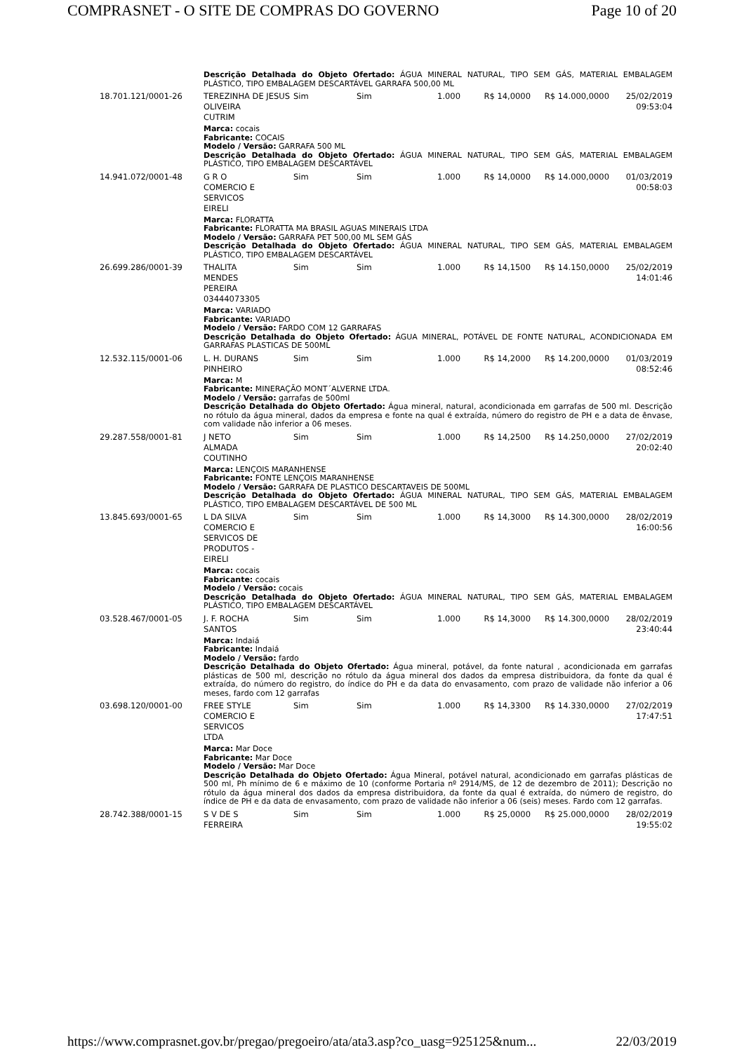COMPRASNET - O SITE DE COMPRAS DO GOVERNO Page 10 of 20
| | Descrição Detalhada do Objeto Ofertado: ÁGUA MINERAL NATURAL, TIPO SEM GÁS, MATERIAL EMBALAGEM PLÁSTICO, TIPO EMBALAGEM DESCARTÁVEL GARRAFA 500,00 ML | | | | | | |
| 18.701.121/0001-26 | TEREZINHA DE JESUS OLIVEIRA CUTRIM | Sim | Sim | 1.000 | R$ 14,0000 | R$ 14.000,0000 | 25/02/2019 09:53:04 |
| | Marca: cocais Fabricante: COCAIS Modelo / Versão: GARRAFA 500 ML Descrição Detalhada do Objeto Ofertado: ÁGUA MINERAL NATURAL, TIPO SEM GÁS, MATERIAL EMBALAGEM PLÁSTICO, TIPO EMBALAGEM DESCARTÁVEL | | | | | | |
| 14.941.072/0001-48 | G R O COMERCIO E SERVICOS EIRELI | Sim | Sim | 1.000 | R$ 14,0000 | R$ 14.000,0000 | 01/03/2019 00:58:03 |
| | Marca: FLORATTA Fabricante: FLORATTA MA BRASIL AGUAS MINERAIS LTDA Modelo / Versão: GARRAFA PET 500,00 ML SEM GÁS Descrição Detalhada do Objeto Ofertado: ÁGUA MINERAL NATURAL, TIPO SEM GÁS, MATERIAL EMBALAGEM PLÁSTICO, TIPO EMBALAGEM DESCARTÁVEL | | | | | | |
| 26.699.286/0001-39 | THALITA MENDES PEREIRA 03444073305 | Sim | Sim | 1.000 | R$ 14,1500 | R$ 14.150,0000 | 25/02/2019 14:01:46 |
| | Marca: VARIADO Fabricante: VARIADO Modelo / Versão: FARDO COM 12 GARRAFAS Descrição Detalhada do Objeto Ofertado: ÁGUA MINERAL, POTÁVEL DE FONTE NATURAL, ACONDICIONADA EM GARRAFAS PLASTICAS DE 500ML | | | | | | |
| 12.532.115/0001-06 | L. H. DURANS PINHEIRO | Sim | Sim | 1.000 | R$ 14,2000 | R$ 14.200,0000 | 01/03/2019 08:52:46 |
| | Marca: M Fabricante: MINERAÇÃO MONT´ALVERNE LTDA. Modelo / Versão: garrafas de 500ml Descrição Detalhada do Objeto Ofertado: Água mineral, natural, acondicionada em garrafas de 500 ml. Descrição no rótulo da água mineral, dados da empresa e fonte na qual é extraída, número do registro de PH e a data de ênvase, com validade não inferior a 06 meses. | | | | | | |
| 29.287.558/0001-81 | J NETO ALMADA COUTINHO | Sim | Sim | 1.000 | R$ 14,2500 | R$ 14.250,0000 | 27/02/2019 20:02:40 |
| | Marca: LENÇOIS MARANHENSE Fabricante: FONTE LENÇOIS MARANHENSE Modelo / Versão: GARRAFA DE PLASTICO DESCARTAVEIS DE 500ML Descrição Detalhada do Objeto Ofertado: ÁGUA MINERAL NATURAL, TIPO SEM GÁS, MATERIAL EMBALAGEM PLÁSTICO, TIPO EMBALAGEM DESCARTÁVEL DE 500 ML | | | | | | |
| 13.845.693/0001-65 | L DA SILVA COMERCIO E SERVICOS DE PRODUTOS - EIRELI | Sim | Sim | 1.000 | R$ 14,3000 | R$ 14.300,0000 | 28/02/2019 16:00:56 |
| | Marca: cocais Fabricante: cocais Modelo / Versão: cocais Descrição Detalhada do Objeto Ofertado: ÁGUA MINERAL NATURAL, TIPO SEM GÁS, MATERIAL EMBALAGEM PLÁSTICO, TIPO EMBALAGEM DESCARTÁVEL | | | | | | |
| 03.528.467/0001-05 | J. F. ROCHA SANTOS | Sim | Sim | 1.000 | R$ 14,3000 | R$ 14.300,0000 | 28/02/2019 23:40:44 |
| | Marca: Indaiá Fabricante: Indaiá Modelo / Versão: fardo Descrição Detalhada do Objeto Ofertado: Água mineral, potável, da fonte natural , acondicionada em garrafas plásticas de 500 ml, descrição no rótulo da água mineral dos dados da empresa distribuidora, da fonte da qual é extraída, do número do registro, do índice do PH e da data do envasamento, com prazo de validade não inferior a 06 meses, fardo com 12 garrafas | | | | | | |
| 03.698.120/0001-00 | FREE STYLE COMERCIO E SERVICOS LTDA | Sim | Sim | 1.000 | R$ 14,3300 | R$ 14.330,0000 | 27/02/2019 17:47:51 |
| | Marca: Mar Doce Fabricante: Mar Doce Modelo / Versão: Mar Doce Descrição Detalhada do Objeto Ofertado: Água Mineral, potável natural, acondicionado em garrafas plásticas de 500 ml, Ph mínimo de 6 e máximo de 10 (conforme Portaria nº 2914/MS, de 12 de dezembro de 2011); Descrição no rótulo da água mineral dos dados da empresa distribuidora, da fonte da qual é extraída, do número de registro, do índice de PH e da data de envasamento, com prazo de validade não inferior a 06 (seis) meses. Fardo com 12 garrafas. | | | | | | |
| 28.742.388/0001-15 | S V DE S FERREIRA | Sim | Sim | 1.000 | R$ 25,0000 | R$ 25.000,0000 | 28/02/2019 19:55:02 |
https://www.comprasnet.gov.br/pregao/pregoeiro/ata/ata3.asp?co_uasg=925125&num... 22/03/2019